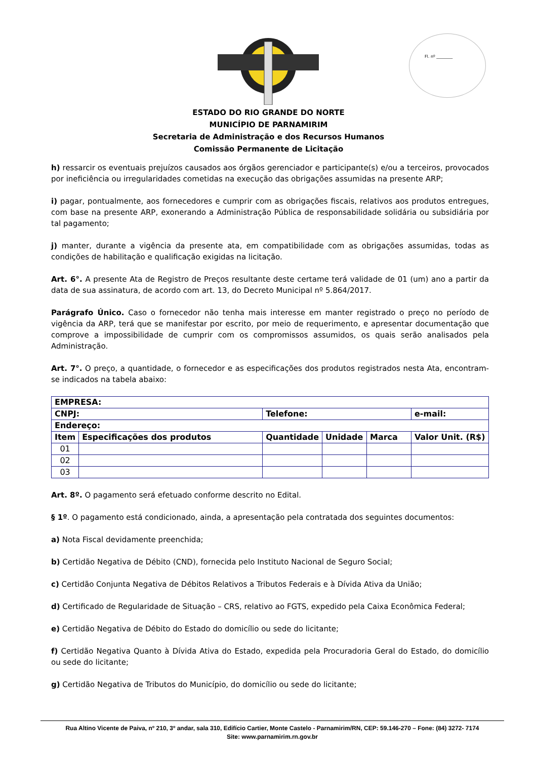Fl. nº ________
ESTADO DO RIO GRANDE DO NORTE
MUNICÍPIO DE PARNAMIRIM
Secretaria de Administração e dos Recursos Humanos
Comissão Permanente de Licitação
h) ressarcir os eventuais prejuízos causados aos órgãos gerenciador e participante(s) e/ou a terceiros, provocados por ineficiência ou irregularidades cometidas na execução das obrigações assumidas na presente ARP;
i) pagar, pontualmente, aos fornecedores e cumprir com as obrigações fiscais, relativos aos produtos entregues, com base na presente ARP, exonerando a Administração Pública de responsabilidade solidária ou subsidiária por tal pagamento;
j) manter, durante a vigência da presente ata, em compatibilidade com as obrigações assumidas, todas as condições de habilitação e qualificação exigidas na licitação.
Art. 6°. A presente Ata de Registro de Preços resultante deste certame terá validade de 01 (um) ano a partir da data de sua assinatura, de acordo com art. 13, do Decreto Municipal nº 5.864/2017.
Parágrafo Único. Caso o fornecedor não tenha mais interesse em manter registrado o preço no período de vigência da ARP, terá que se manifestar por escrito, por meio de requerimento, e apresentar documentação que comprove a impossibilidade de cumprir com os compromissos assumidos, os quais serão analisados pela Administração.
Art. 7°. O preço, a quantidade, o fornecedor e as especificações dos produtos registrados nesta Ata, encontram-se indicados na tabela abaixo:
| EMPRESA: | | | | | |
| --- | --- | --- | --- | --- | --- |
| CNPJ: | | Telefone: | | | e-mail: |
| Endereço: | | | | | |
| Item | Especificações dos produtos | Quantidade | Unidade | Marca | Valor Unit. (R$) |
| 01 | | | | | |
| 02 | | | | | |
| 03 | | | | | |
Art. 8º. O pagamento será efetuado conforme descrito no Edital.
§ 1º. O pagamento está condicionado, ainda, a apresentação pela contratada dos seguintes documentos:
a) Nota Fiscal devidamente preenchida;
b) Certidão Negativa de Débito (CND), fornecida pelo Instituto Nacional de Seguro Social;
c) Certidão Conjunta Negativa de Débitos Relativos a Tributos Federais e à Dívida Ativa da União;
d) Certificado de Regularidade de Situação – CRS, relativo ao FGTS, expedido pela Caixa Econômica Federal;
e) Certidão Negativa de Débito do Estado do domicílio ou sede do licitante;
f) Certidão Negativa Quanto à Dívida Ativa do Estado, expedida pela Procuradoria Geral do Estado, do domicílio ou sede do licitante;
g) Certidão Negativa de Tributos do Município, do domicílio ou sede do licitante;
Rua Altino Vicente de Paiva, nº 210, 3º andar, sala 310, Edifício Cartier, Monte Castelo - Parnamirim/RN, CEP: 59.146-270 – Fone: (84) 3272- 7174
Site: www.parnamirim.rn.gov.br